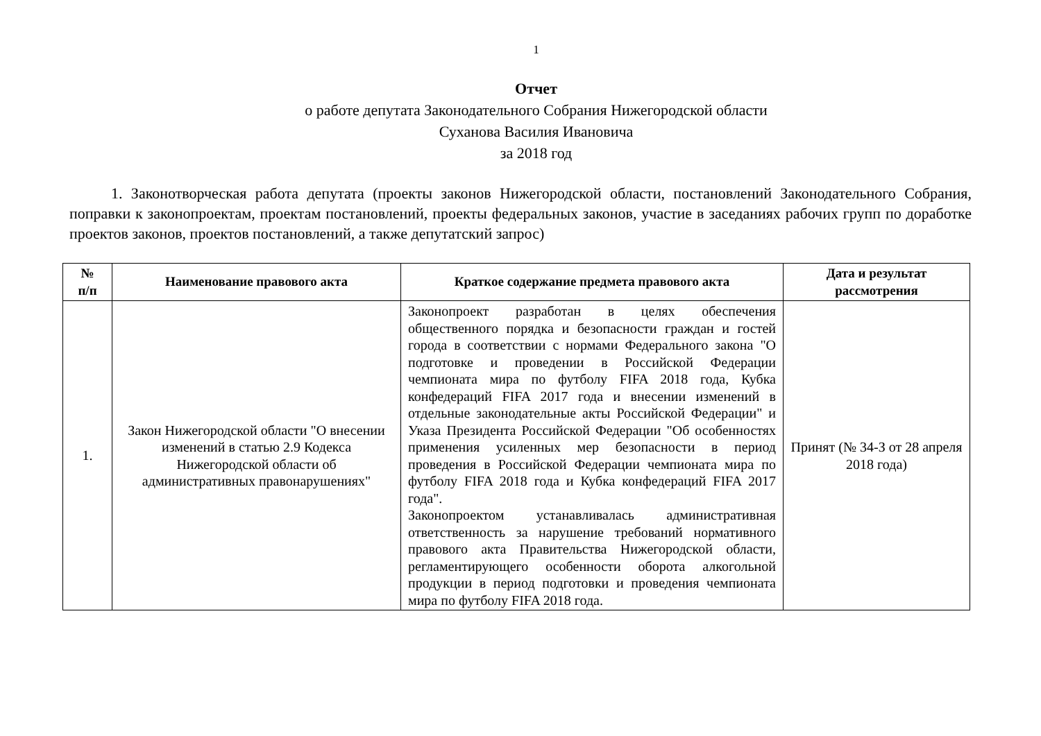1
Отчет
о работе депутата Законодательного Собрания Нижегородской области
Суханова Василия Ивановича
за 2018 год
1. Законотворческая работа депутата (проекты законов Нижегородской области, постановлений Законодательного Собрания, поправки к законопроектам, проектам постановлений, проекты федеральных законов, участие в заседаниях рабочих групп по доработке проектов законов, проектов постановлений, а также депутатский запрос)
| № п/п | Наименование правового акта | Краткое содержание предмета правового акта | Дата и результат рассмотрения |
| --- | --- | --- | --- |
| 1. | Закон Нижегородской области "О внесении изменений в статью 2.9 Кодекса Нижегородской области об административных правонарушениях" | Законопроект разработан в целях обеспечения общественного порядка и безопасности граждан и гостей города в соответствии с нормами Федерального закона "О подготовке и проведении в Российской Федерации чемпионата мира по футболу FIFA 2018 года, Кубка конфедераций FIFA 2017 года и внесении изменений в отдельные законодательные акты Российской Федерации" и Указа Президента Российской Федерации "Об особенностях применения усиленных мер безопасности в период проведения в Российской Федерации чемпионата мира по футболу FIFA 2018 года и Кубка конфедераций FIFA 2017 года". Законопроектом устанавливалась административная ответственность за нарушение требований нормативного правового акта Правительства Нижегородской области, регламентирующего особенности оборота алкогольной продукции в период подготовки и проведения чемпионата мира по футболу FIFA 2018 года. | Принят (№ 34-З от 28 апреля 2018 года) |